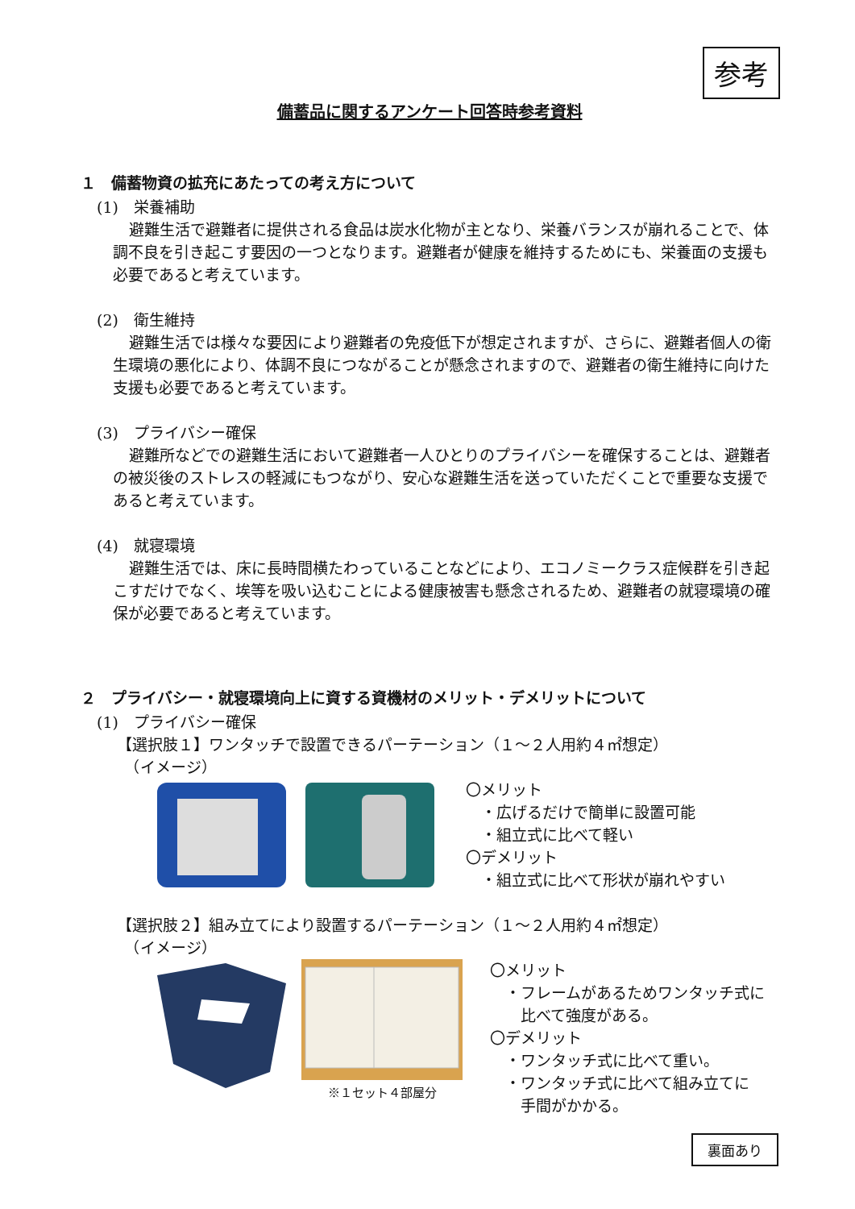参考
備蓄品に関するアンケート回答時参考資料
１　備蓄物資の拡充にあたっての考え方について
(1)　栄養補助
避難生活で避難者に提供される食品は炭水化物が主となり、栄養バランスが崩れることで、体調不良を引き起こす要因の一つとなります。避難者が健康を維持するためにも、栄養面の支援も必要であると考えています。
(2)　衛生維持
避難生活では様々な要因により避難者の免疫低下が想定されますが、さらに、避難者個人の衛生環境の悪化により、体調不良につながることが懸念されますので、避難者の衛生維持に向けた支援も必要であると考えています。
(3)　プライバシー確保
避難所などでの避難生活において避難者一人ひとりのプライバシーを確保することは、避難者の被災後のストレスの軽減にもつながり、安心な避難生活を送っていただくことで重要な支援であると考えています。
(4)　就寝環境
避難生活では、床に長時間横たわっていることなどにより、エコノミークラス症候群を引き起こすだけでなく、埃等を吸い込むことによる健康被害も懸念されるため、避難者の就寝環境の確保が必要であると考えています。
２　プライバシー・就寝環境向上に資する資機材のメリット・デメリットについて
(1)　プライバシー確保
【選択肢１】ワンタッチで設置できるパーテーション（１～２人用約４㎡想定）
　（イメージ）
〇メリット
　・広げるだけで簡単に設置可能
　・組立式に比べて軽い
〇デメリット
　・組立式に比べて形状が崩れやすい
【選択肢２】組み立てにより設置するパーテーション（１～２人用約４㎡想定）
　（イメージ）
※１セット４部屋分
〇メリット
　・フレームがあるためワンタッチ式に
　　比べて強度がある。
〇デメリット
　・ワンタッチ式に比べて重い。
　・ワンタッチ式に比べて組み立てに
　　手間がかかる。
裏面あり